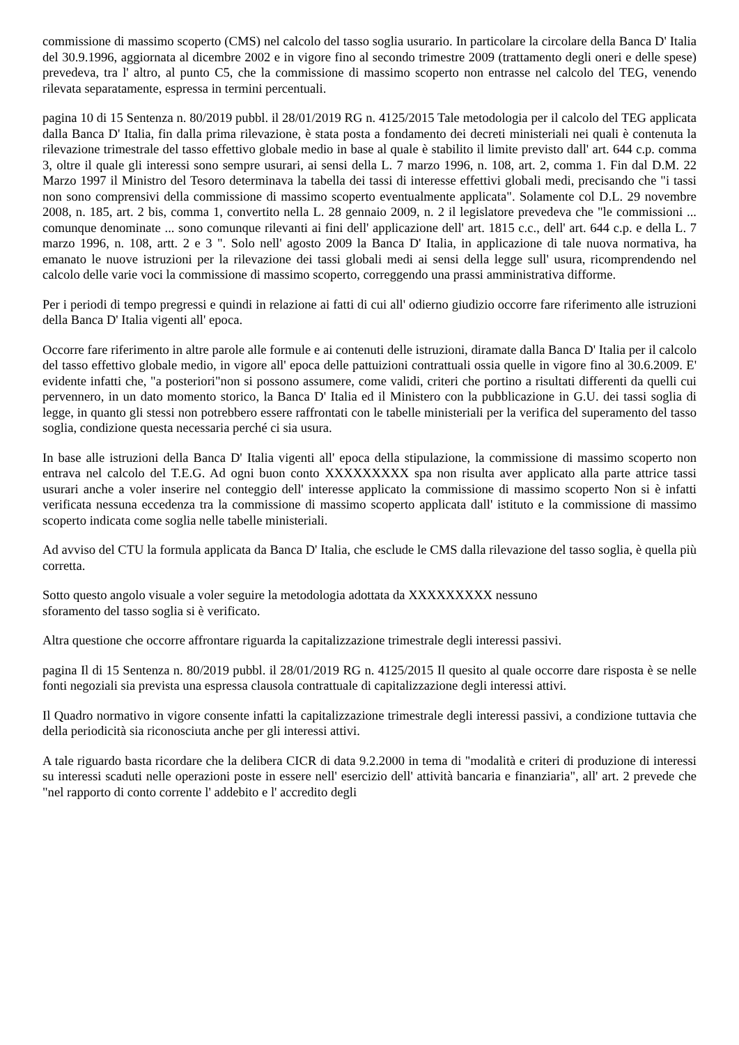commissione di massimo scoperto (CMS) nel calcolo del tasso soglia usurario. In particolare la circolare della Banca D' Italia del 30.9.1996, aggiornata al dicembre 2002 e in vigore fino al secondo trimestre 2009 (trattamento degli oneri e delle spese) prevedeva, tra l' altro, al punto C5, che la commissione di massimo scoperto non entrasse nel calcolo del TEG, venendo rilevata separatamente, espressa in termini percentuali.
pagina 10 di 15 Sentenza n. 80/2019 pubbl. il 28/01/2019 RG n. 4125/2015 Tale metodologia per il calcolo del TEG applicata dalla Banca D' Italia, fin dalla prima rilevazione, è stata posta a fondamento dei decreti ministeriali nei quali è contenuta la rilevazione trimestrale del tasso effettivo globale medio in base al quale è stabilito il limite previsto dall' art. 644 c.p. comma 3, oltre il quale gli interessi sono sempre usurari, ai sensi della L. 7 marzo 1996, n. 108, art. 2, comma 1. Fin dal D.M. 22 Marzo 1997 il Ministro del Tesoro determinava la tabella dei tassi di interesse effettivi globali medi, precisando che "i tassi non sono comprensivi della commissione di massimo scoperto eventualmente applicata". Solamente col D.L. 29 novembre 2008, n. 185, art. 2 bis, comma 1, convertito nella L. 28 gennaio 2009, n. 2 il legislatore prevedeva che "le commissioni ... comunque denominate ... sono comunque rilevanti ai fini dell' applicazione dell' art. 1815 c.c., dell' art. 644 c.p. e della L. 7 marzo 1996, n. 108, artt. 2 e 3 ". Solo nell' agosto 2009 la Banca D' Italia, in applicazione di tale nuova normativa, ha emanato le nuove istruzioni per la rilevazione dei tassi globali medi ai sensi della legge sull' usura, ricomprendendo nel calcolo delle varie voci la commissione di massimo scoperto, correggendo una prassi amministrativa difforme.
Per i periodi di tempo pregressi e quindi in relazione ai fatti di cui all' odierno giudizio occorre fare riferimento alle istruzioni della Banca D' Italia vigenti all' epoca.
Occorre fare riferimento in altre parole alle formule e ai contenuti delle istruzioni, diramate dalla Banca D' Italia per il calcolo del tasso effettivo globale medio, in vigore all' epoca delle pattuizioni contrattuali ossia quelle in vigore fino al 30.6.2009. E' evidente infatti che, "a posteriori"non si possono assumere, come validi, criteri che portino a risultati differenti da quelli cui pervennero, in un dato momento storico, la Banca D' Italia ed il Ministero con la pubblicazione in G.U. dei tassi soglia di legge, in quanto gli stessi non potrebbero essere raffrontati con le tabelle ministeriali per la verifica del superamento del tasso soglia, condizione questa necessaria perché ci sia usura.
In base alle istruzioni della Banca D' Italia vigenti all' epoca della stipulazione, la commissione di massimo scoperto non entrava nel calcolo del T.E.G. Ad ogni buon conto XXXXXXXXX spa non risulta aver applicato alla parte attrice tassi usurari anche a voler inserire nel conteggio dell' interesse applicato la commissione di massimo scoperto Non si è infatti verificata nessuna eccedenza tra la commissione di massimo scoperto applicata dall' istituto e la commissione di massimo scoperto indicata come soglia nelle tabelle ministeriali.
Ad avviso del CTU la formula applicata da Banca D' Italia, che esclude le CMS dalla rilevazione del tasso soglia, è quella più corretta.
Sotto questo angolo visuale a voler seguire la metodologia adottata da XXXXXXXXX nessuno
sforamento del tasso soglia si è verificato.
Altra questione che occorre affrontare riguarda la capitalizzazione trimestrale degli interessi passivi.
pagina Il di 15 Sentenza n. 80/2019 pubbl. il 28/01/2019 RG n. 4125/2015 Il quesito al quale occorre dare risposta è se nelle fonti negoziali sia prevista una espressa clausola contrattuale di capitalizzazione degli interessi attivi.
Il Quadro normativo in vigore consente infatti la capitalizzazione trimestrale degli interessi passivi, a condizione tuttavia che della periodicità sia riconosciuta anche per gli interessi attivi.
A tale riguardo basta ricordare che la delibera CICR di data 9.2.2000 in tema di "modalità e criteri di produzione di interessi su interessi scaduti nelle operazioni poste in essere nell' esercizio dell' attività bancaria e finanziaria", all' art. 2 prevede che "nel rapporto di conto corrente l' addebito e l' accredito degli